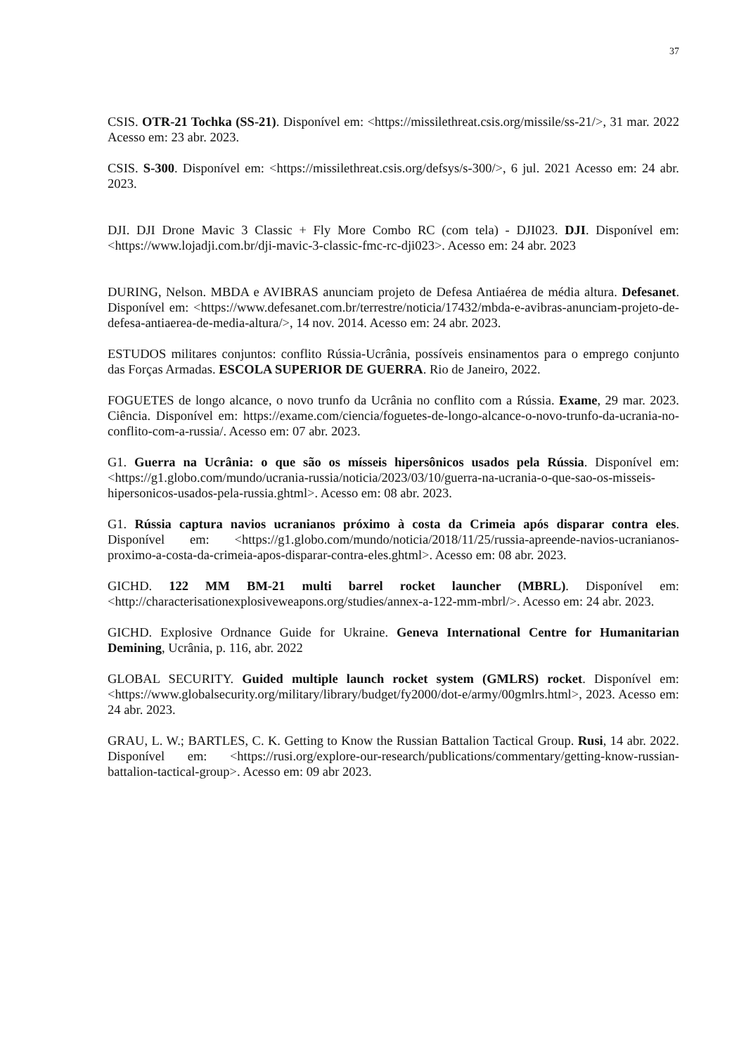37
CSIS. OTR-21 Tochka (SS-21). Disponível em: <https://missilethreat.csis.org/missile/ss-21/>, 31 mar. 2022 Acesso em: 23 abr. 2023.
CSIS. S-300. Disponível em: <https://missilethreat.csis.org/defsys/s-300/>, 6 jul. 2021 Acesso em: 24 abr. 2023.
DJI. DJI Drone Mavic 3 Classic + Fly More Combo RC (com tela) - DJI023. DJI. Disponível em: <https://www.lojadji.com.br/dji-mavic-3-classic-fmc-rc-dji023>. Acesso em: 24 abr. 2023
DURING, Nelson. MBDA e AVIBRAS anunciam projeto de Defesa Antiaérea de média altura. Defesanet. Disponível em: <https://www.defesanet.com.br/terrestre/noticia/17432/mbda-e-avibras-anunciam-projeto-de-defesa-antiaerea-de-media-altura/>, 14 nov. 2014. Acesso em: 24 abr. 2023.
ESTUDOS militares conjuntos: conflito Rússia-Ucrânia, possíveis ensinamentos para o emprego conjunto das Forças Armadas. ESCOLA SUPERIOR DE GUERRA. Rio de Janeiro, 2022.
FOGUETES de longo alcance, o novo trunfo da Ucrânia no conflito com a Rússia. Exame, 29 mar. 2023. Ciência. Disponível em: https://exame.com/ciencia/foguetes-de-longo-alcance-o-novo-trunfo-da-ucrania-no-conflito-com-a-russia/. Acesso em: 07 abr. 2023.
G1. Guerra na Ucrânia: o que são os mísseis hipersônicos usados pela Rússia. Disponível em: <https://g1.globo.com/mundo/ucrania-russia/noticia/2023/03/10/guerra-na-ucrania-o-que-sao-os-misseis-hipersonicos-usados-pela-russia.ghtml>. Acesso em: 08 abr. 2023.
G1. Rússia captura navios ucranianos próximo à costa da Crimeia após disparar contra eles. Disponível em: <https://g1.globo.com/mundo/noticia/2018/11/25/russia-apreende-navios-ucranianos-proximo-a-costa-da-crimeia-apos-disparar-contra-eles.ghtml>. Acesso em: 08 abr. 2023.
GICHD. 122 MM BM-21 multi barrel rocket launcher (MBRL). Disponível em: <http://characterisationexplosiveweapons.org/studies/annex-a-122-mm-mbrl/>. Acesso em: 24 abr. 2023.
GICHD. Explosive Ordnance Guide for Ukraine. Geneva International Centre for Humanitarian Demining, Ucrânia, p. 116, abr. 2022
GLOBAL SECURITY. Guided multiple launch rocket system (GMLRS) rocket. Disponível em: <https://www.globalsecurity.org/military/library/budget/fy2000/dot-e/army/00gmlrs.html>, 2023. Acesso em: 24 abr. 2023.
GRAU, L. W.; BARTLES, C. K. Getting to Know the Russian Battalion Tactical Group. Rusi, 14 abr. 2022. Disponível em: <https://rusi.org/explore-our-research/publications/commentary/getting-know-russian-battalion-tactical-group>. Acesso em: 09 abr 2023.